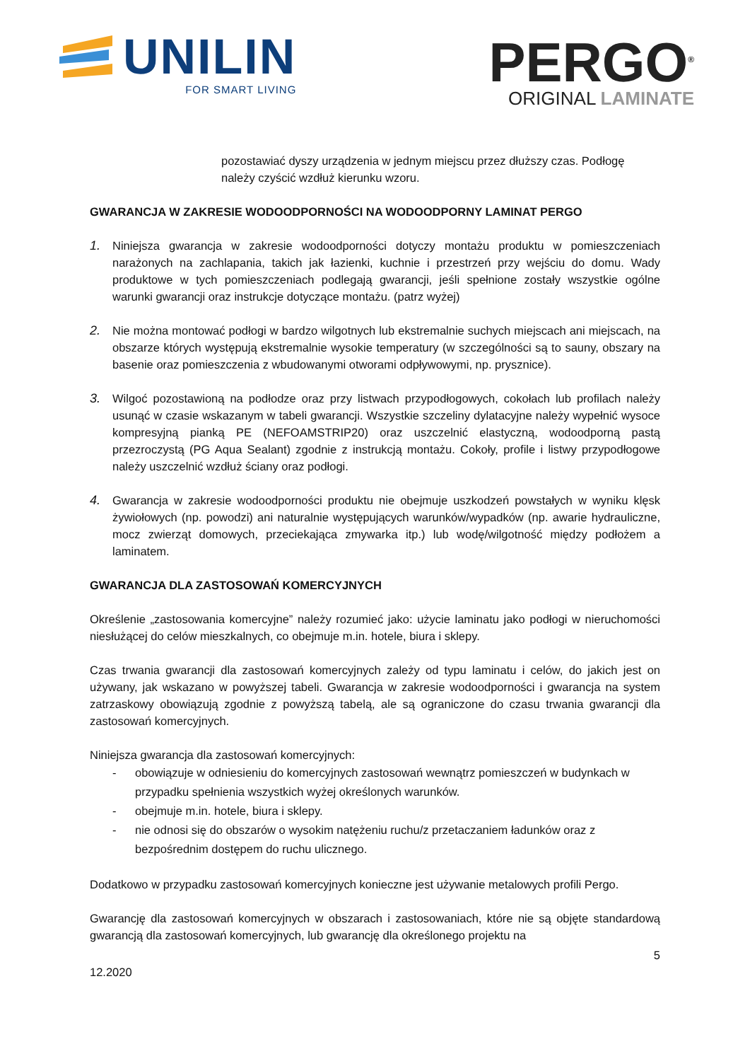UNILIN
FOR SMART LIVING
PERGO<sup>®</sup>
ORIGINAL LAMINATE
pozostawiać dyszy urządzenia w jednym miejscu przez dłuższy czas. Podłogę należy czyścić wzdłuż kierunku wzoru.
GWARANCJA W ZAKRESIE WODOODPORNOŚCI NA WODOODPORNY LAMINAT PERGO
1. Niniejsza gwarancja w zakresie wodoodporności dotyczy montażu produktu w pomieszczeniach narażonych na zachlapania, takich jak łazienki, kuchnie i przestrzeń przy wejściu do domu. Wady produktowe w tych pomieszczeniach podlegają gwarancji, jeśli spełnione zostały wszystkie ogólne warunki gwarancji oraz instrukcje dotyczące montażu. (patrz wyżej)
2. Nie można montować podłogi w bardzo wilgotnych lub ekstremalnie suchych miejscach ani miejscach, na obszarze których występują ekstremalnie wysokie temperatury (w szczególności są to sauny, obszary na basenie oraz pomieszczenia z wbudowanymi otworami odpływowymi, np. prysznice).
3. Wilgoć pozostawioną na podłodze oraz przy listwach przypodłogowych, cokołach lub profilach należy usunąć w czasie wskazanym w tabeli gwarancji. Wszystkie szczeliny dylatacyjne należy wypełnić wysoce kompresyjną pianką PE (NEFOAMSTRIP20) oraz uszczelnić elastyczną, wodoodporną pastą przezroczystą (PG Aqua Sealant) zgodnie z instrukcją montażu. Cokoły, profile i listwy przypodłogowe należy uszczelnić wzdłuż ściany oraz podłogi.
4. Gwarancja w zakresie wodoodporności produktu nie obejmuje uszkodzeń powstałych w wyniku klęsk żywiołowych (np. powodzi) ani naturalnie występujących warunków/wypadków (np. awarie hydrauliczne, mocz zwierząt domowych, przeciekająca zmywarka itp.) lub wodę/wilgotność między podłożem a laminatem.
GWARANCJA DLA ZASTOSOWAŃ KOMERCYJNYCH
Określenie „zastosowania komercyjne” należy rozumieć jako: użycie laminatu jako podłogi w nieruchomości niesłużącej do celów mieszkalnych, co obejmuje m.in. hotele, biura i sklepy.
Czas trwania gwarancji dla zastosowań komercyjnych zależy od typu laminatu i celów, do jakich jest on używany, jak wskazano w powyższej tabeli. Gwarancja w zakresie wodoodporności i gwarancja na system zatrzaskowy obowiązują zgodnie z powyższą tabelą, ale są ograniczone do czasu trwania gwarancji dla zastosowań komercyjnych.
Niniejsza gwarancja dla zastosowań komercyjnych:
- obowiązuje w odniesieniu do komercyjnych zastosowań wewnątrz pomieszczeń w budynkach w przypadku spełnienia wszystkich wyżej określonych warunków.
- obejmuje m.in. hotele, biura i sklepy.
- nie odnosi się do obszarów o wysokim natężeniu ruchu/z przetaczaniem ładunków oraz z bezpośrednim dostępem do ruchu ulicznego.
Dodatkowo w przypadku zastosowań komercyjnych konieczne jest używanie metalowych profili Pergo.
Gwarancję dla zastosowań komercyjnych w obszarach i zastosowaniach, które nie są objęte standardową gwarancją dla zastosowań komercyjnych, lub gwarancję dla określonego projektu na
5
12.2020